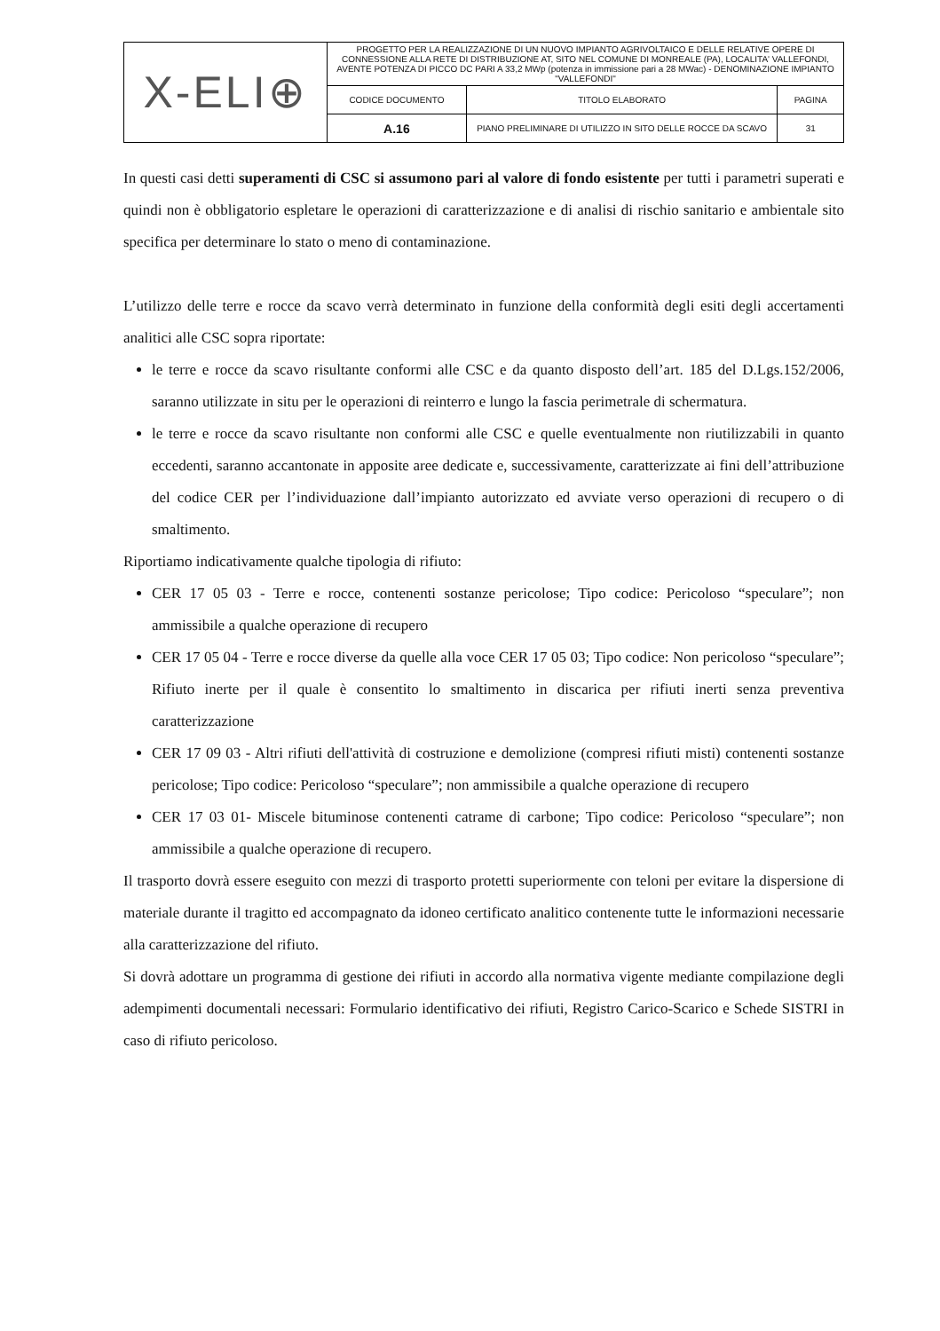| X-ELI⊕ | PROGETTO PER LA REALIZZAZIONE DI UN NUOVO IMPIANTO AGRIVOLTAICO E DELLE RELATIVE OPERE DI CONNESSIONE ALLA RETE DI DISTRIBUZIONE AT, SITO NEL COMUNE DI MONREALE (PA), LOCALITA' VALLEFONDI, AVENTE POTENZA DI PICCO DC PARI A 33,2 MWp (potenza in immissione pari a 28 MWac) - DENOMINAZIONE IMPIANTO "VALLEFONDI" | | |
| | CODICE DOCUMENTO | TITOLO ELABORATO | PAGINA |
| | A.16 | PIANO PRELIMINARE DI UTILIZZO IN SITO DELLE ROCCE DA SCAVO | 31 |
In questi casi detti superamenti di CSC si assumono pari al valore di fondo esistente per tutti i parametri superati e quindi non è obbligatorio espletare le operazioni di caratterizzazione e di analisi di rischio sanitario e ambientale sito specifica per determinare lo stato o meno di contaminazione.
L’utilizzo delle terre e rocce da scavo verrà determinato in funzione della conformità degli esiti degli accertamenti analitici alle CSC sopra riportate:
le terre e rocce da scavo risultante conformi alle CSC e da quanto disposto dell’art. 185 del D.Lgs.152/2006, saranno utilizzate in situ per le operazioni di reinterro e lungo la fascia perimetrale di schermatura.
le terre e rocce da scavo risultante non conformi alle CSC e quelle eventualmente non riutilizzabili in quanto eccedenti, saranno accantonate in apposite aree dedicate e, successivamente, caratterizzate ai fini dell’attribuzione del codice CER per l’individuazione dall’impianto autorizzato ed avviate verso operazioni di recupero o di smaltimento.
Riportiamo indicativamente qualche tipologia di rifiuto:
CER 17 05 03 - Terre e rocce, contenenti sostanze pericolose; Tipo codice: Pericoloso “speculare”; non ammissibile a qualche operazione di recupero
CER 17 05 04 - Terre e rocce diverse da quelle alla voce CER 17 05 03; Tipo codice: Non pericoloso “speculare”; Rifiuto inerte per il quale è consentito lo smaltimento in discarica per rifiuti inerti senza preventiva caratterizzazione
CER 17 09 03 - Altri rifiuti dell'attività di costruzione e demolizione (compresi rifiuti misti) contenenti sostanze pericolose; Tipo codice: Pericoloso “speculare”; non ammissibile a qualche operazione di recupero
CER 17 03 01- Miscele bituminose contenenti catrame di carbone; Tipo codice: Pericoloso “speculare”; non ammissibile a qualche operazione di recupero.
Il trasporto dovrà essere eseguito con mezzi di trasporto protetti superiormente con teloni per evitare la dispersione di materiale durante il tragitto ed accompagnato da idoneo certificato analitico contenente tutte le informazioni necessarie alla caratterizzazione del rifiuto.
Si dovrà adottare un programma di gestione dei rifiuti in accordo alla normativa vigente mediante compilazione degli adempimenti documentali necessari: Formulario identificativo dei rifiuti, Registro Carico-Scarico e Schede SISTRI in caso di rifiuto pericoloso.